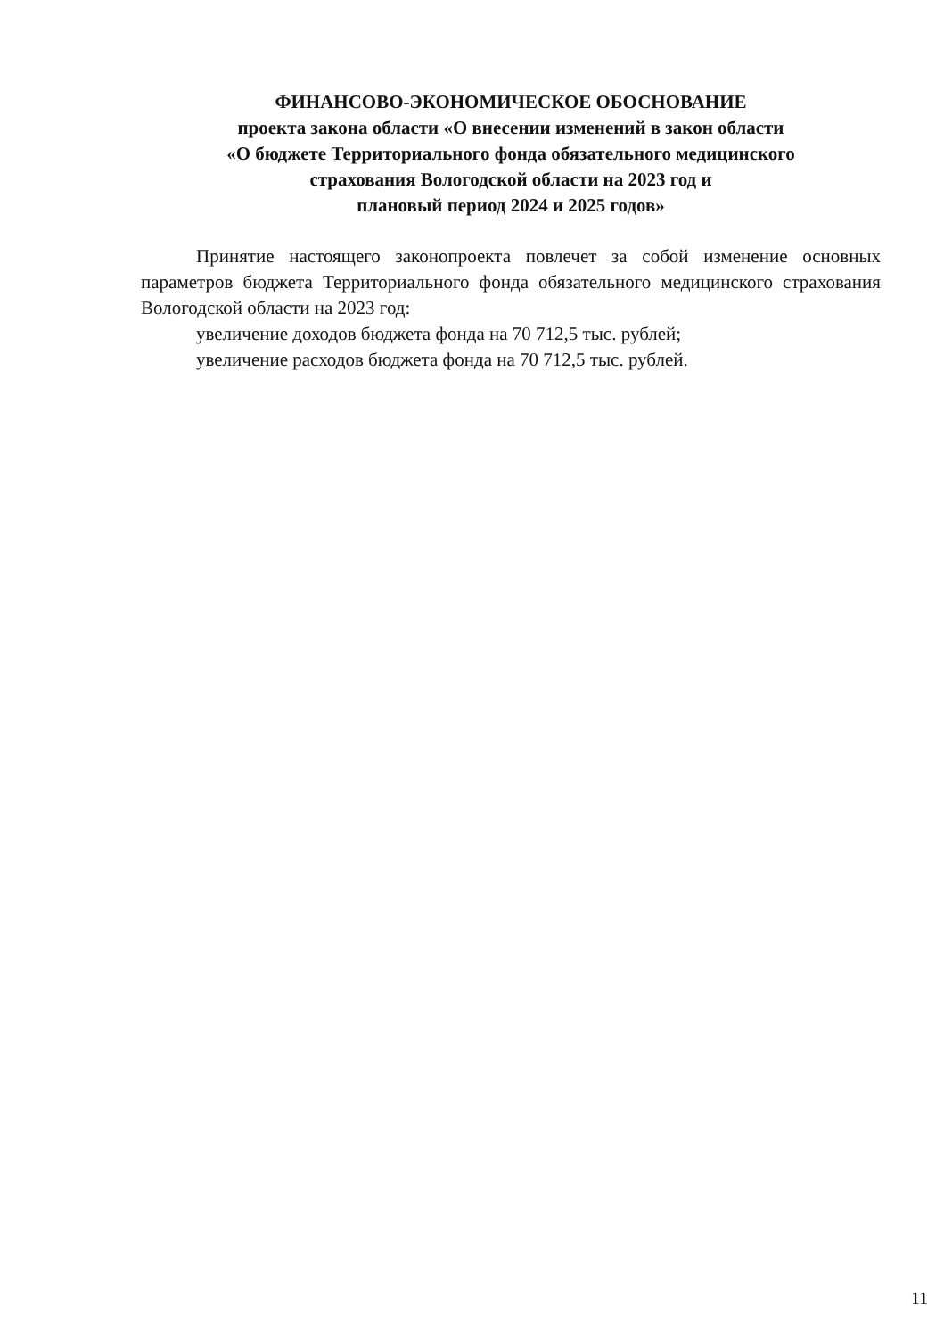ФИНАНСОВО-ЭКОНОМИЧЕСКОЕ ОБОСНОВАНИЕ
проекта закона области «О внесении изменений в закон области
«О бюджете Территориального фонда обязательного медицинского
страхования Вологодской области на 2023 год и
плановый период 2024 и 2025 годов»
Принятие настоящего законопроекта повлечет за собой изменение основных параметров бюджета Территориального фонда обязательного медицинского страхования Вологодской области на 2023 год:
увеличение доходов бюджета фонда на 70 712,5 тыс. рублей;
увеличение расходов бюджета фонда на 70 712,5 тыс. рублей.
11